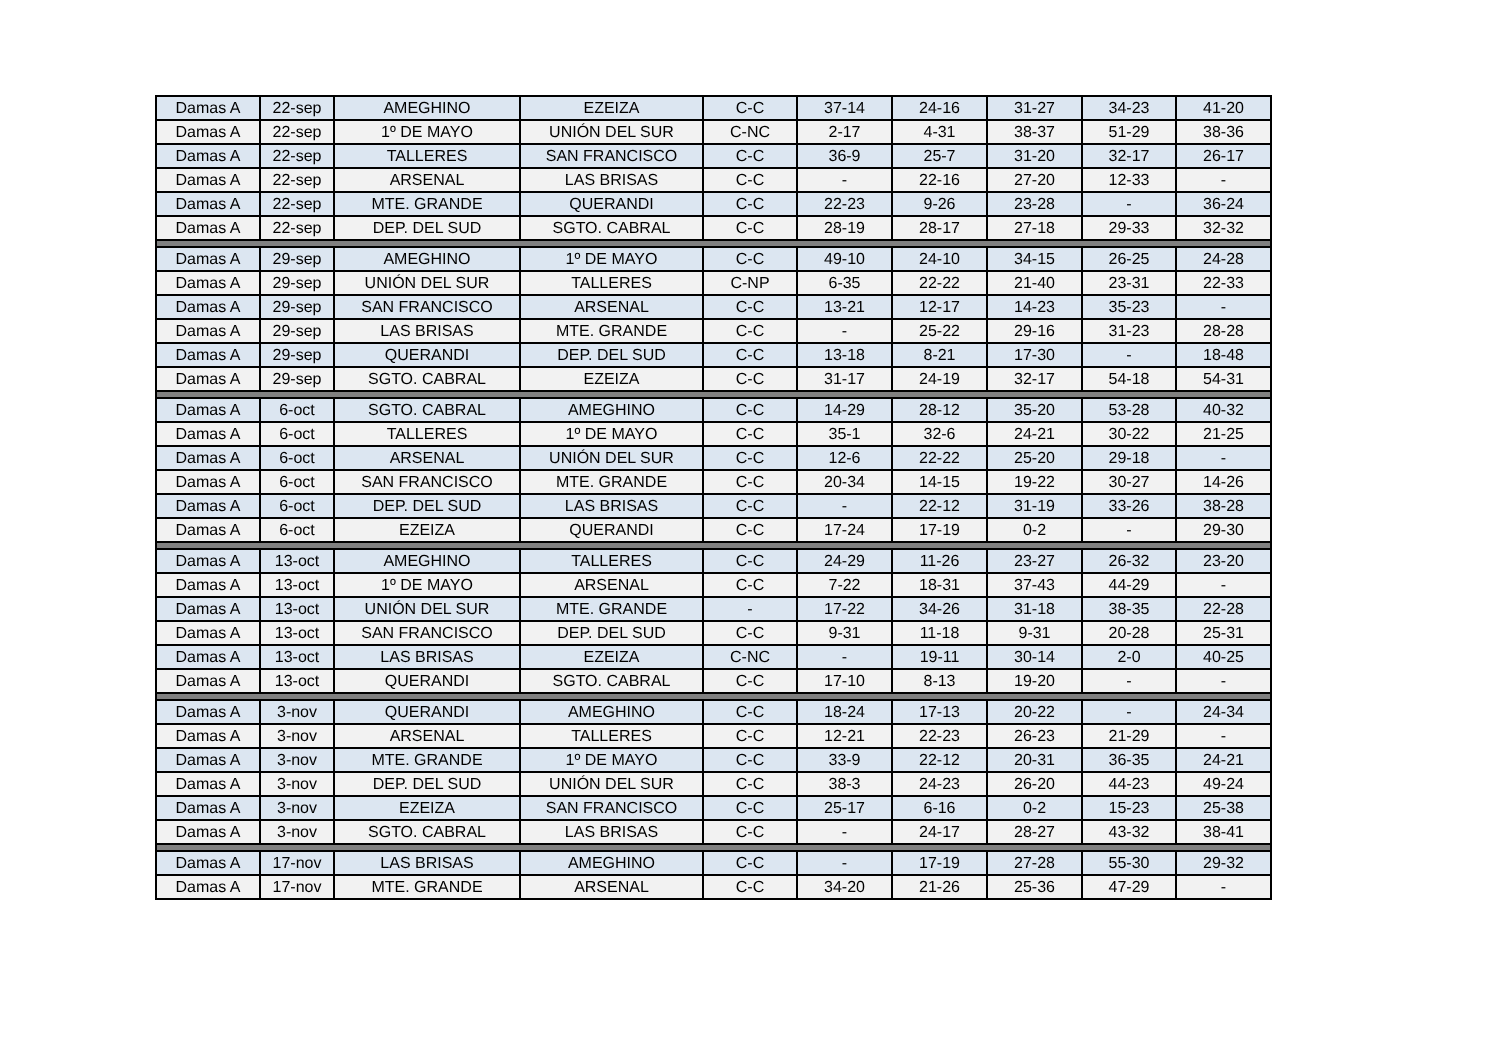| Damas A | 22-sep | AMEGHINO | EZEIZA | C-C | 37-14 | 24-16 | 31-27 | 34-23 | 41-20 |
| Damas A | 22-sep | 1º DE MAYO | UNIÓN DEL SUR | C-NC | 2-17 | 4-31 | 38-37 | 51-29 | 38-36 |
| Damas A | 22-sep | TALLERES | SAN FRANCISCO | C-C | 36-9 | 25-7 | 31-20 | 32-17 | 26-17 |
| Damas A | 22-sep | ARSENAL | LAS BRISAS | C-C | - | 22-16 | 27-20 | 12-33 | - |
| Damas A | 22-sep | MTE. GRANDE | QUERANDI | C-C | 22-23 | 9-26 | 23-28 | - | 36-24 |
| Damas A | 22-sep | DEP. DEL SUD | SGTO. CABRAL | C-C | 28-19 | 28-17 | 27-18 | 29-33 | 32-32 |
| Damas A | 29-sep | AMEGHINO | 1º DE MAYO | C-C | 49-10 | 24-10 | 34-15 | 26-25 | 24-28 |
| Damas A | 29-sep | UNIÓN DEL SUR | TALLERES | C-NP | 6-35 | 22-22 | 21-40 | 23-31 | 22-33 |
| Damas A | 29-sep | SAN FRANCISCO | ARSENAL | C-C | 13-21 | 12-17 | 14-23 | 35-23 | - |
| Damas A | 29-sep | LAS BRISAS | MTE. GRANDE | C-C | - | 25-22 | 29-16 | 31-23 | 28-28 |
| Damas A | 29-sep | QUERANDI | DEP. DEL SUD | C-C | 13-18 | 8-21 | 17-30 | - | 18-48 |
| Damas A | 29-sep | SGTO. CABRAL | EZEIZA | C-C | 31-17 | 24-19 | 32-17 | 54-18 | 54-31 |
| Damas A | 6-oct | SGTO. CABRAL | AMEGHINO | C-C | 14-29 | 28-12 | 35-20 | 53-28 | 40-32 |
| Damas A | 6-oct | TALLERES | 1º DE MAYO | C-C | 35-1 | 32-6 | 24-21 | 30-22 | 21-25 |
| Damas A | 6-oct | ARSENAL | UNIÓN DEL SUR | C-C | 12-6 | 22-22 | 25-20 | 29-18 | - |
| Damas A | 6-oct | SAN FRANCISCO | MTE. GRANDE | C-C | 20-34 | 14-15 | 19-22 | 30-27 | 14-26 |
| Damas A | 6-oct | DEP. DEL SUD | LAS BRISAS | C-C | - | 22-12 | 31-19 | 33-26 | 38-28 |
| Damas A | 6-oct | EZEIZA | QUERANDI | C-C | 17-24 | 17-19 | 0-2 | - | 29-30 |
| Damas A | 13-oct | AMEGHINO | TALLERES | C-C | 24-29 | 11-26 | 23-27 | 26-32 | 23-20 |
| Damas A | 13-oct | 1º DE MAYO | ARSENAL | C-C | 7-22 | 18-31 | 37-43 | 44-29 | - |
| Damas A | 13-oct | UNIÓN DEL SUR | MTE. GRANDE | - | 17-22 | 34-26 | 31-18 | 38-35 | 22-28 |
| Damas A | 13-oct | SAN FRANCISCO | DEP. DEL SUD | C-C | 9-31 | 11-18 | 9-31 | 20-28 | 25-31 |
| Damas A | 13-oct | LAS BRISAS | EZEIZA | C-NC | - | 19-11 | 30-14 | 2-0 | 40-25 |
| Damas A | 13-oct | QUERANDI | SGTO. CABRAL | C-C | 17-10 | 8-13 | 19-20 | - | - |
| Damas A | 3-nov | QUERANDI | AMEGHINO | C-C | 18-24 | 17-13 | 20-22 | - | 24-34 |
| Damas A | 3-nov | ARSENAL | TALLERES | C-C | 12-21 | 22-23 | 26-23 | 21-29 | - |
| Damas A | 3-nov | MTE. GRANDE | 1º DE MAYO | C-C | 33-9 | 22-12 | 20-31 | 36-35 | 24-21 |
| Damas A | 3-nov | DEP. DEL SUD | UNIÓN DEL SUR | C-C | 38-3 | 24-23 | 26-20 | 44-23 | 49-24 |
| Damas A | 3-nov | EZEIZA | SAN FRANCISCO | C-C | 25-17 | 6-16 | 0-2 | 15-23 | 25-38 |
| Damas A | 3-nov | SGTO. CABRAL | LAS BRISAS | C-C | - | 24-17 | 28-27 | 43-32 | 38-41 |
| Damas A | 17-nov | LAS BRISAS | AMEGHINO | C-C | - | 17-19 | 27-28 | 55-30 | 29-32 |
| Damas A | 17-nov | MTE. GRANDE | ARSENAL | C-C | 34-20 | 21-26 | 25-36 | 47-29 | - |